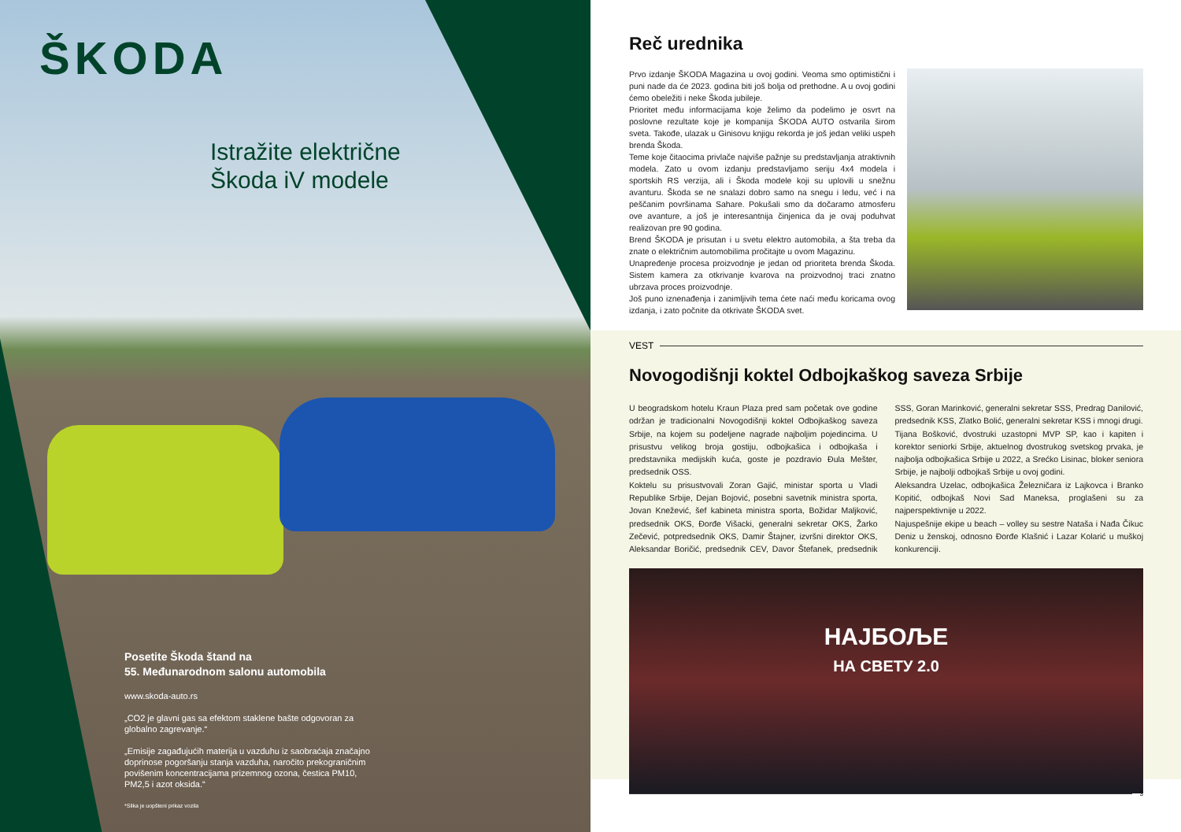ŠKODA
Istražite električne
Škoda iV modele
Posetite Škoda štand na
55. Međunarodnom salonu automobila
www.skoda-auto.rs
„CO2 je glavni gas sa efektom staklene bašte odgovoran za globalno zagrevanje.“
„Emisije zagađujućih materija u vazduhu iz saobraćaja značajno doprinose pogoršanju stanja vazduha, naročito prekograničnim povišenim koncentracijama prizemnog ozona, čestica PM10, PM2,5 i azot oksida.“
*Slika je uopšteni prikaz vozila
Reč urednika
Prvo izdanje ŠKODA Magazina u ovoj godini. Veoma smo optimistični i puni nade da će 2023. godina biti još bolja od prethodne. A u ovoj godini ćemo obeležiti i neke Škoda jubileje.
Prioritet među informacijama koje želimo da podelimo je osvrt na poslovne rezultate koje je kompanija ŠKODA AUTO ostvarila širom sveta. Takođe, ulazak u Ginisovu knjigu rekorda je još jedan veliki uspeh brenda Škoda.
Teme koje čitaocima privlače najviše pažnje su predstavljanja atraktivnih modela. Zato u ovom izdanju predstavljamo seriju 4x4 modela i sportskih RS verzija, ali i Škoda modele koji su uplovili u snežnu avanturu. Škoda se ne snalazi dobro samo na snegu i ledu, već i na peščanim površinama Sahare. Pokušali smo da dočaramo atmosferu ove avanture, a još je interesantnija činjenica da je ovaj poduhvat realizovan pre 90 godina.
Brend ŠKODA je prisutan i u svetu elektro automobila, a šta treba da znate o električnim automobilima pročitajte u ovom Magazinu.
Unapređenje procesa proizvodnje je jedan od prioriteta brenda Škoda. Sistem kamera za otkrivanje kvarova na proizvodnoj traci znatno ubrzava proces proizvodnje.
Još puno iznenađenja i zanimljivih tema ćete naći među koricama ovog izdanja, i zato počnite da otkrivate ŠKODA svet.
VEST
Novogodišnji koktel Odbojkaškog saveza Srbije
U beogradskom hotelu Kraun Plaza pred sam početak ove godine održan je tradicionalni Novogodišnji koktel Odbojkaškog saveza Srbije, na kojem su podeljene nagrade najboljim pojedincima. U prisustvu velikog broja gostiju, odbojkašica i odbojkaša i predstavnika medijskih kuća, goste je pozdravio Đula Mešter, predsednik OSS.
Koktelu su prisustvovali Zoran Gajić, ministar sporta u Vladi Republike Srbije, Dejan Bojović, posebni savetnik ministra sporta, Jovan Knežević, šef kabineta ministra sporta, Božidar Maljković, predsednik OKS, Đorđe Višacki, generalni sekretar OKS, Žarko Zečević, potpredsednik OKS, Damir Štajner, izvršni direktor OKS, Aleksandar Boričić, predsednik CEV, Davor Štefanek, predsednik SSS, Goran Marinković, generalni sekretar SSS, Predrag Danilović, predsednik KSS, Zlatko Bolić, generalni sekretar KSS i mnogi drugi.
Tijana Bošković, dvostruki uzastopni MVP SP, kao i kapiten i korektor seniorki Srbije, aktuelnog dvostrukog svetskog prvaka, je najbolja odbojkašica Srbije u 2022, a Srećko Lisinac, bloker seniora Srbije, je najbolji odbojkaš Srbije u ovoj godini.
Aleksandra Uzelac, odbojkašica Železničara iz Lajkovca i Branko Kopitić, odbojkaš Novi Sad Maneksa, proglašeni su za najperspektivnije u 2022.
Najuspešnije ekipe u beach – volley su sestre Nataša i Nađa Čikuc Deniz u ženskoj, odnosno Đorđe Klašnić i Lazar Kolarić u muškoj konkurenciji.
НАЈБОЉЕ
НА СВЕТУ 2.0
3